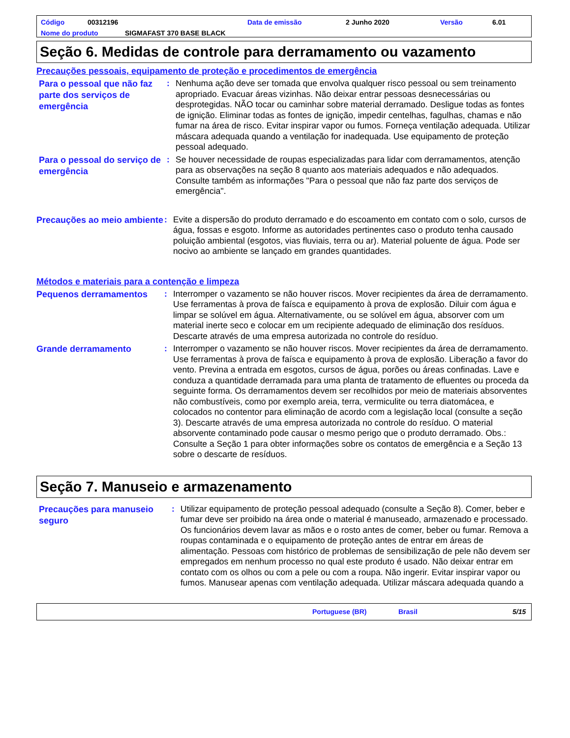Código 00312196 Data de emissão 2 Junho 2020 Versão 6.01
Nome do produto SIGMAFAST 370 BASE BLACK
Seção 6. Medidas de controle para derramamento ou vazamento
Precauções pessoais, equipamento de proteção e procedimentos de emergência
Para o pessoal que não faz parte dos serviços de emergência
: Nenhuma ação deve ser tomada que envolva qualquer risco pessoal ou sem treinamento apropriado. Evacuar áreas vizinhas. Não deixar entrar pessoas desnecessárias ou desprotegidas. NÃO tocar ou caminhar sobre material derramado. Desligue todas as fontes de ignição. Eliminar todas as fontes de ignição, impedir centelhas, fagulhas, chamas e não fumar na área de risco. Evitar inspirar vapor ou fumos. Forneça ventilação adequada. Utilizar máscara adequada quando a ventilação for inadequada. Use equipamento de proteção pessoal adequado.
Para o pessoal do serviço de emergência
: Se houver necessidade de roupas especializadas para lidar com derramamentos, atenção para as observações na seção 8 quanto aos materiais adequados e não adequados. Consulte também as informações "Para o pessoal que não faz parte dos serviços de emergência".
Precauções ao meio ambiente
: Evite a dispersão do produto derramado e do escoamento em contato com o solo, cursos de água, fossas e esgoto. Informe as autoridades pertinentes caso o produto tenha causado poluição ambiental (esgotos, vias fluviais, terra ou ar). Material poluente de água. Pode ser nocivo ao ambiente se lançado em grandes quantidades.
Métodos e materiais para a contenção e limpeza
Pequenos derramamentos
: Interromper o vazamento se não houver riscos. Mover recipientes da área de derramamento. Use ferramentas à prova de faísca e equipamento à prova de explosão. Diluir com água e limpar se solúvel em água. Alternativamente, ou se solúvel em água, absorver com um material inerte seco e colocar em um recipiente adequado de eliminação dos resíduos. Descarte através de uma empresa autorizada no controle do resíduo.
Grande derramamento
: Interromper o vazamento se não houver riscos. Mover recipientes da área de derramamento. Use ferramentas à prova de faísca e equipamento à prova de explosão. Liberação a favor do vento. Previna a entrada em esgotos, cursos de água, porões ou áreas confinadas. Lave e conduza a quantidade derramada para uma planta de tratamento de efluentes ou proceda da seguinte forma. Os derramamentos devem ser recolhidos por meio de materiais absorventes não combustíveis, como por exemplo areia, terra, vermiculite ou terra diatomácea, e colocados no contentor para eliminação de acordo com a legislação local (consulte a seção 3). Descarte através de uma empresa autorizada no controle do resíduo. O material absorvente contaminado pode causar o mesmo perigo que o produto derramado. Obs.: Consulte a Seção 1 para obter informações sobre os contatos de emergência e a Seção 13 sobre o descarte de resíduos.
Seção 7. Manuseio e armazenamento
Precauções para manuseio seguro
: Utilizar equipamento de proteção pessoal adequado (consulte a Seção 8). Comer, beber e fumar deve ser proibido na área onde o material é manuseado, armazenado e processado. Os funcionários devem lavar as mãos e o rosto antes de comer, beber ou fumar. Remova a roupas contaminada e o equipamento de proteção antes de entrar em áreas de alimentação. Pessoas com histórico de problemas de sensibilização de pele não devem ser empregados em nenhum processo no qual este produto é usado. Não deixar entrar em contato com os olhos ou com a pele ou com a roupa. Não ingerir. Evitar inspirar vapor ou fumos. Manusear apenas com ventilação adequada. Utilizar máscara adequada quando a
Portuguese (BR) Brasil 5/15